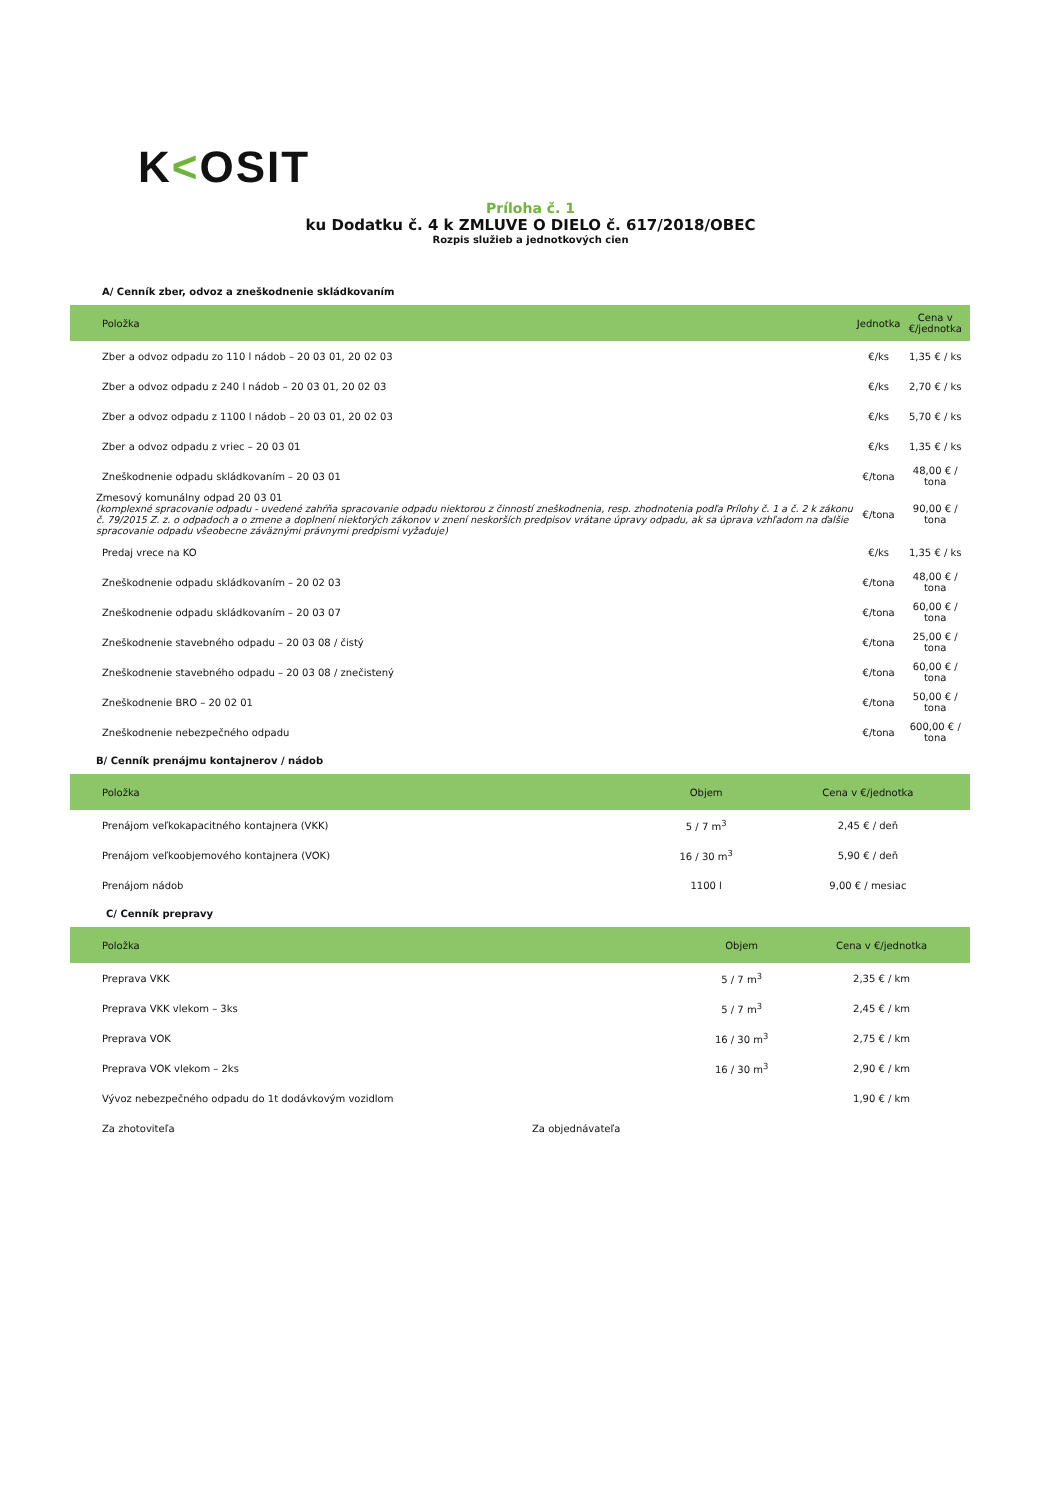K<OSIT
Príloha č. 1
ku Dodatku č. 4 k ZMLUVE O DIELO č. 617/2018/OBEC
Rozpis služieb a jednotkových cien
A/ Cenník zber, odvoz a zneškodnenie skládkovaním
| Položka | Jednotka | Cena v €/jednotka |
| --- | --- | --- |
| Zber a odvoz odpadu zo 110 l nádob – 20 03 01, 20 02 03 | €/ks | 1,35 € / ks |
| Zber a odvoz odpadu z 240 l nádob – 20 03 01, 20 02 03 | €/ks | 2,70 € / ks |
| Zber a odvoz odpadu z 1100 l nádob – 20 03 01, 20 02 03 | €/ks | 5,70 € / ks |
| Zber a odvoz odpadu z vriec – 20 03 01 | €/ks | 1,35 € / ks |
| Zneškodnenie odpadu skládkovaním – 20 03 01 | €/tona | 48,00 € / tona |
| Zmesový komunálny odpad 20 03 01 (komplexné spracovanie odpadu - uvedené zahŕňa spracovanie odpadu niektorou z činností zneškodnenia, resp. zhodnotenia podľa Prílohy č. 1 a č. 2 k zákonu č. 79/2015 Z. z. o odpadoch a o zmene a doplnení niektorých zákonov v znení neskorších predpisov vrátane úpravy odpadu, ak sa úprava vzhľadom na ďalšie spracovanie odpadu všeobecne záväznými právnymi predpismi vyžaduje) | €/tona | 90,00 € / tona |
| Predaj vrece na KO | €/ks | 1,35 € / ks |
| Zneškodnenie odpadu skládkovaním – 20 02 03 | €/tona | 48,00 € / tona |
| Zneškodnenie odpadu skládkovaním – 20 03 07 | €/tona | 60,00 € / tona |
| Zneškodnenie stavebného odpadu – 20 03 08 / čistý | €/tona | 25,00 € / tona |
| Zneškodnenie stavebného odpadu – 20 03 08 / znečistený | €/tona | 60,00 € / tona |
| Zneškodnenie BRO – 20 02 01 | €/tona | 50,00 € / tona |
| Zneškodnenie nebezpečného odpadu | €/tona | 600,00 € / tona |
B/ Cenník prenájmu kontajnerov / nádob
| Položka | Objem | Cena v €/jednotka |
| --- | --- | --- |
| Prenájom veľkokapacitného kontajnera (VKK) | 5 / 7 m<sup>3</sup> | 2,45 € / deň |
| Prenájom veľkoobjemového kontajnera (VOK) | 16 / 30 m<sup>3</sup> | 5,90 € / deň |
| Prenájom nádob | 1100 l | 9,00 € / mesiac |
C/ Cenník prepravy
| Položka | Objem | Cena v €/jednotka |
| --- | --- | --- |
| Preprava VKK | 5 / 7 m<sup>3</sup> | 2,35 € / km |
| Preprava VKK vlekom – 3ks | 5 / 7 m<sup>3</sup> | 2,45 € / km |
| Preprava VOK | 16 / 30 m<sup>3</sup> | 2,75 € / km |
| Preprava VOK vlekom – 2ks | 16 / 30 m<sup>3</sup> | 2,90 € / km |
| Vývoz nebezpečného odpadu do 1t dodávkovým vozidlom | | 1,90 € / km |
Za zhotoviteľa Za objednávateľa